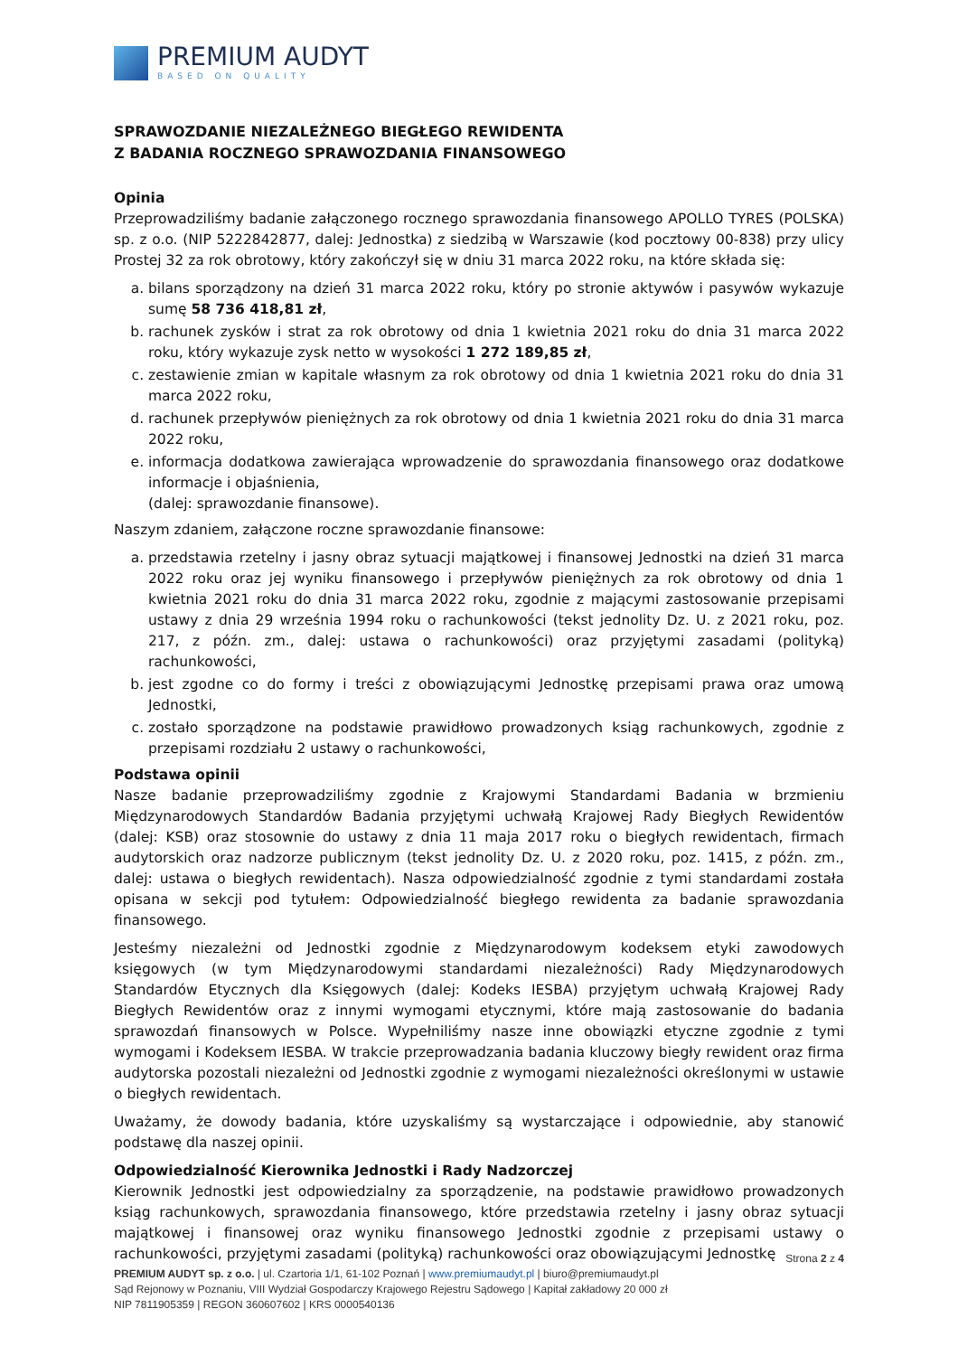PREMIUM AUDYT
BASED ON QUALITY
SPRAWOZDANIE NIEZALEŻNEGO BIEGŁEGO REWIDENTA
Z BADANIA ROCZNEGO SPRAWOZDANIA FINANSOWEGO
Opinia
Przeprowadziliśmy badanie załączonego rocznego sprawozdania finansowego APOLLO TYRES (POLSKA) sp. z o.o. (NIP 5222842877, dalej: Jednostka) z siedzibą w Warszawie (kod pocztowy 00-838) przy ulicy Prostej 32 za rok obrotowy, który zakończył się w dniu 31 marca 2022 roku, na które składa się:
a. bilans sporządzony na dzień 31 marca 2022 roku, który po stronie aktywów i pasywów wykazuje sumę 58 736 418,81 zł,
b. rachunek zysków i strat za rok obrotowy od dnia 1 kwietnia 2021 roku do dnia 31 marca 2022 roku, który wykazuje zysk netto w wysokości 1 272 189,85 zł,
c. zestawienie zmian w kapitale własnym za rok obrotowy od dnia 1 kwietnia 2021 roku do dnia 31 marca 2022 roku,
d. rachunek przepływów pieniężnych za rok obrotowy od dnia 1 kwietnia 2021 roku do dnia 31 marca 2022 roku,
e. informacja dodatkowa zawierająca wprowadzenie do sprawozdania finansowego oraz dodatkowe informacje i objaśnienia,
(dalej: sprawozdanie finansowe).
Naszym zdaniem, załączone roczne sprawozdanie finansowe:
a. przedstawia rzetelny i jasny obraz sytuacji majątkowej i finansowej Jednostki na dzień 31 marca 2022 roku oraz jej wyniku finansowego i przepływów pieniężnych za rok obrotowy od dnia 1 kwietnia 2021 roku do dnia 31 marca 2022 roku, zgodnie z mającymi zastosowanie przepisami ustawy z dnia 29 września 1994 roku o rachunkowości (tekst jednolity Dz. U. z 2021 roku, poz. 217, z późn. zm., dalej: ustawa o rachunkowości) oraz przyjętymi zasadami (polityką) rachunkowości,
b. jest zgodne co do formy i treści z obowiązującymi Jednostkę przepisami prawa oraz umową Jednostki,
c. zostało sporządzone na podstawie prawidłowo prowadzonych ksiąg rachunkowych, zgodnie z przepisami rozdziału 2 ustawy o rachunkowości,
Podstawa opinii
Nasze badanie przeprowadziliśmy zgodnie z Krajowymi Standardami Badania w brzmieniu Międzynarodowych Standardów Badania przyjętymi uchwałą Krajowej Rady Biegłych Rewidentów (dalej: KSB) oraz stosownie do ustawy z dnia 11 maja 2017 roku o biegłych rewidentach, firmach audytorskich oraz nadzorze publicznym (tekst jednolity Dz. U. z 2020 roku, poz. 1415, z późn. zm., dalej: ustawa o biegłych rewidentach). Nasza odpowiedzialność zgodnie z tymi standardami została opisana w sekcji pod tytułem: Odpowiedzialność biegłego rewidenta za badanie sprawozdania finansowego.
Jesteśmy niezależni od Jednostki zgodnie z Międzynarodowym kodeksem etyki zawodowych księgowych (w tym Międzynarodowymi standardami niezależności) Rady Międzynarodowych Standardów Etycznych dla Księgowych (dalej: Kodeks IESBA) przyjętym uchwałą Krajowej Rady Biegłych Rewidentów oraz z innymi wymogami etycznymi, które mają zastosowanie do badania sprawozdań finansowych w Polsce. Wypełniliśmy nasze inne obowiązki etyczne zgodnie z tymi wymogami i Kodeksem IESBA. W trakcie przeprowadzania badania kluczowy biegły rewident oraz firma audytorska pozostali niezależni od Jednostki zgodnie z wymogami niezależności określonymi w ustawie o biegłych rewidentach.
Uważamy, że dowody badania, które uzyskaliśmy są wystarczające i odpowiednie, aby stanowić podstawę dla naszej opinii.
Odpowiedzialność Kierownika Jednostki i Rady Nadzorczej
Kierownik Jednostki jest odpowiedzialny za sporządzenie, na podstawie prawidłowo prowadzonych ksiąg rachunkowych, sprawozdania finansowego, które przedstawia rzetelny i jasny obraz sytuacji majątkowej i finansowej oraz wyniku finansowego Jednostki zgodnie z przepisami ustawy o rachunkowości, przyjętymi zasadami (polityką) rachunkowości oraz obowiązującymi Jednostkę
Strona 2 z 4
PREMIUM AUDYT sp. z o.o. | ul. Czartoria 1/1, 61-102 Poznań | www.premiumaudyt.pl | biuro@premiumaudyt.pl
Sąd Rejonowy w Poznaniu, VIII Wydział Gospodarczy Krajowego Rejestru Sądowego | Kapitał zakładowy 20 000 zł
NIP 7811905359 | REGON 360607602 | KRS 0000540136